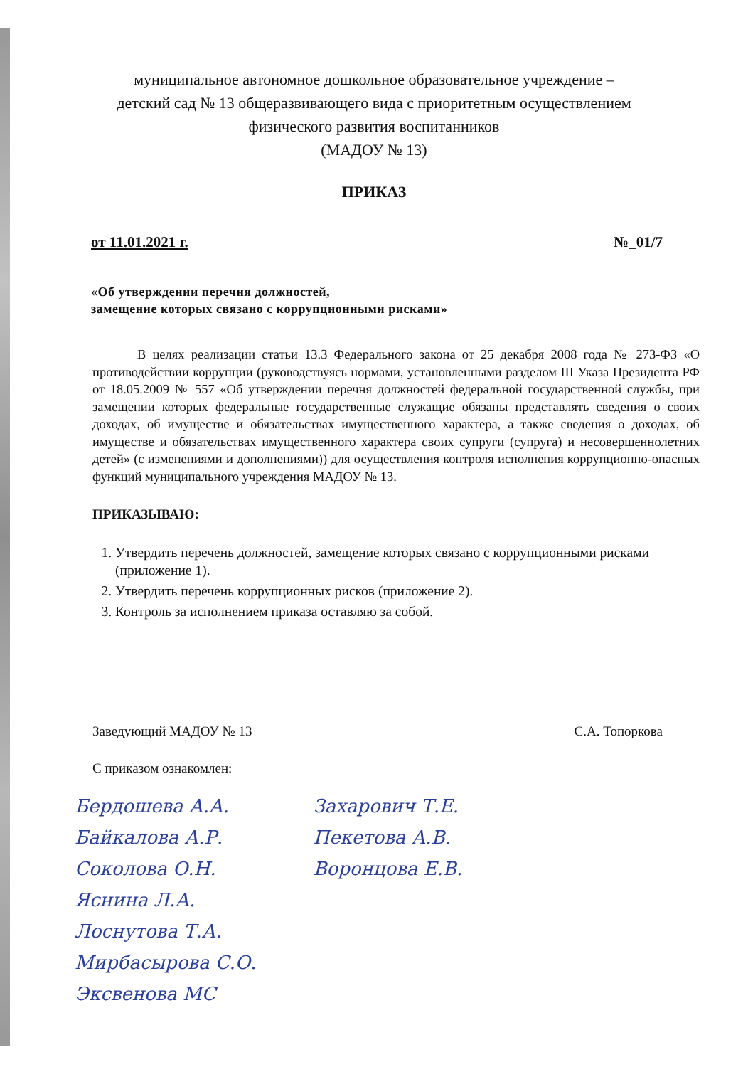муниципальное автономное дошкольное образовательное учреждение –
детский сад № 13 общеразвивающего вида с приоритетным осуществлением
физического развития воспитанников
(МАДОУ № 13)
ПРИКАЗ
от 11.01.2021 г. №_01/7
«Об утверждении перечня должностей,
замещение которых связано с коррупционными рисками»
В целях реализации статьи 13.3 Федерального закона от 25 декабря 2008 года № 273-ФЗ «О противодействии коррупции (руководствуясь нормами, установленными разделом III Указа Президента РФ от 18.05.2009 № 557 «Об утверждении перечня должностей федеральной государственной службы, при замещении которых федеральные государственные служащие обязаны представлять сведения о своих доходах, об имуществе и обязательствах имущественного характера, а также сведения о доходах, об имуществе и обязательствах имущественного характера своих супруги (супруга) и несовершеннолетних детей» (с изменениями и дополнениями)) для осуществления контроля исполнения коррупционно-опасных функций муниципального учреждения МАДОУ № 13.
ПРИКАЗЫВАЮ:
1. Утвердить перечень должностей, замещение которых связано с коррупционными рисками (приложение 1).
2. Утвердить перечень коррупционных рисков (приложение 2).
3. Контроль за исполнением приказа оставляю за собой.
Заведующий МАДОУ № 13 С.А. Топоркова
С приказом ознакомлен:
Бердошева А.А.
Байкалова А.Р.
Соколова О.Н.
Яснина Л.А.
Лоснутова Т.А.
Мирбасырова С.О.
Эксвенова МС
Захарович Т.Е.
Пекетова А.В.
Воронцова Е.В.